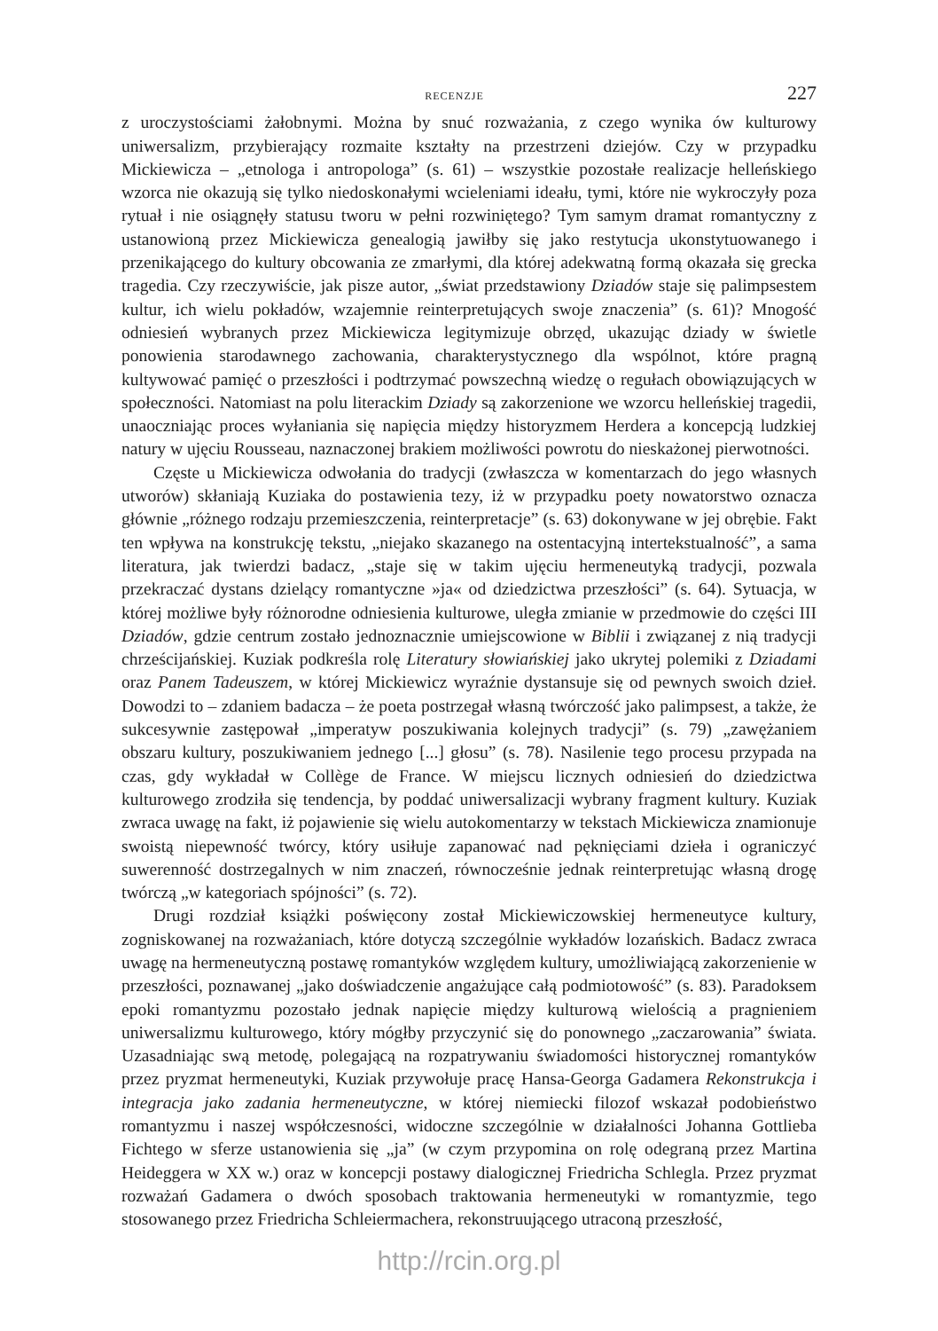RECENZJE 227
z uroczystościami żałobnymi. Można by snuć rozważania, z czego wynika ów kulturowy uniwersalizm, przybierający rozmaite kształty na przestrzeni dziejów. Czy w przypadku Mickiewicza – „etnologa i antropologa” (s. 61) – wszystkie pozostałe realizacje helleńskiego wzorca nie okazują się tylko niedoskonałymi wcieleniami ideału, tymi, które nie wykroczyły poza rytuał i nie osiągnęły statusu tworu w pełni rozwiniętego? Tym samym dramat romantyczny z ustanowioną przez Mickiewicza genealogią jawiłby się jako restytucja ukonstytuowanego i przenikającego do kultury obcowania ze zmarłymi, dla której adekwatną formą okazała się grecka tragedia. Czy rzeczywiście, jak pisze autor, „świat przedstawiony Dziadów staje się palimpsestem kultur, ich wielu pokładów, wzajemnie reinterpretujących swoje znaczenia” (s. 61)? Mnogość odniesień wybranych przez Mickiewicza legitymizuje obrzęd, ukazując dziady w świetle ponowienia starodawnego zachowania, charakterystycznego dla wspólnot, które pragną kultywować pamięć o przeszłości i podtrzymać powszechną wiedzę o regułach obowiązujących w społeczności. Natomiast na polu literackim Dziady są zakorzenione we wzorcu helleńskiej tragedii, unaoczniając proces wyłaniania się napięcia między historyzmem Herdera a koncepcją ludzkiej natury w ujęciu Rousseau, naznaczonej brakiem możliwości powrotu do nieskażonej pierwotności.
Częste u Mickiewicza odwołania do tradycji (zwłaszcza w komentarzach do jego własnych utworów) skłaniają Kuziaka do postawienia tezy, iż w przypadku poety nowatorstwo oznacza głównie „różnego rodzaju przemieszczenia, reinterpretacje” (s. 63) dokonywane w jej obrębie. Fakt ten wpływa na konstrukcję tekstu, „niejako skazanego na ostentacyjną intertekstualność”, a sama literatura, jak twierdzi badacz, „staje się w takim ujęciu hermeneutyką tradycji, pozwala przekraczać dystans dzielący romantyczne »ja« od dziedzictwa przeszłości” (s. 64). Sytuacja, w której możliwe były różnorodne odniesienia kulturowe, uległa zmianie w przedmowie do części III Dziadów, gdzie centrum zostało jednoznacznie umiejscowione w Biblii i związanej z nią tradycji chrześcijańskiej. Kuziak podkreśla rolę Literatury słowiańskiej jako ukrytej polemiki z Dziadami oraz Panem Tadeuszem, w której Mickiewicz wyraźnie dystansuje się od pewnych swoich dzieł. Dowodzi to – zdaniem badacza – że poeta postrzegał własną twórczość jako palimpsest, a także, że sukcesywnie zastępował „imperatyw poszukiwania kolejnych tradycji” (s. 79) „zawężaniem obszaru kultury, poszukiwaniem jednego [...] głosu” (s. 78). Nasilenie tego procesu przypada na czas, gdy wykładał w Collège de France. W miejscu licznych odniesień do dziedzictwa kulturowego zrodziła się tendencja, by poddać uniwersalizacji wybrany fragment kultury. Kuziak zwraca uwagę na fakt, iż pojawienie się wielu autokomentarzy w tekstach Mickiewicza znamionuje swoistą niepewność twórcy, który usiłuje zapanować nad pęknięciami dzieła i ograniczyć suwerenność dostrzegalnych w nim znaczeń, równocześnie jednak reinterpretując własną drogę twórczą „w kategoriach spójności” (s. 72).
Drugi rozdział książki poświęcony został Mickiewiczowskiej hermeneutyce kultury, zogniskowanej na rozważaniach, które dotyczą szczególnie wykładów lozańskich. Badacz zwraca uwagę na hermeneutyczną postawę romantyków względem kultury, umożliwiającą zakorzenienie w przeszłości, poznawanej „jako doświadczenie angażujące całą podmiotowość” (s. 83). Paradoksem epoki romantyzmu pozostało jednak napięcie między kulturową wielością a pragnieniem uniwersalizmu kulturowego, który mógłby przyczynić się do ponownego „zaczarowania” świata. Uzasadniając swą metodę, polegającą na rozpatrywaniu świadomości historycznej romantyków przez pryzmat hermeneutyki, Kuziak przywołuje pracę Hansa-Georga Gadamera Rekonstrukcja i integracja jako zadania hermeneutyczne, w której niemiecki filozof wskazał podobieństwo romantyzmu i naszej współczesności, widoczne szczególnie w działalności Johanna Gottlieba Fichtego w sferze ustanowienia się „ja” (w czym przypomina on rolę odegraną przez Martina Heideggera w XX w.) oraz w koncepcji postawy dialogicznej Friedricha Schlegla. Przez pryzmat rozważań Gadamera o dwóch sposobach traktowania hermeneutyki w romantyzmie, tego stosowanego przez Friedricha Schleiermachera, rekonstruującego utraconą przeszłość,
http://rcin.org.pl